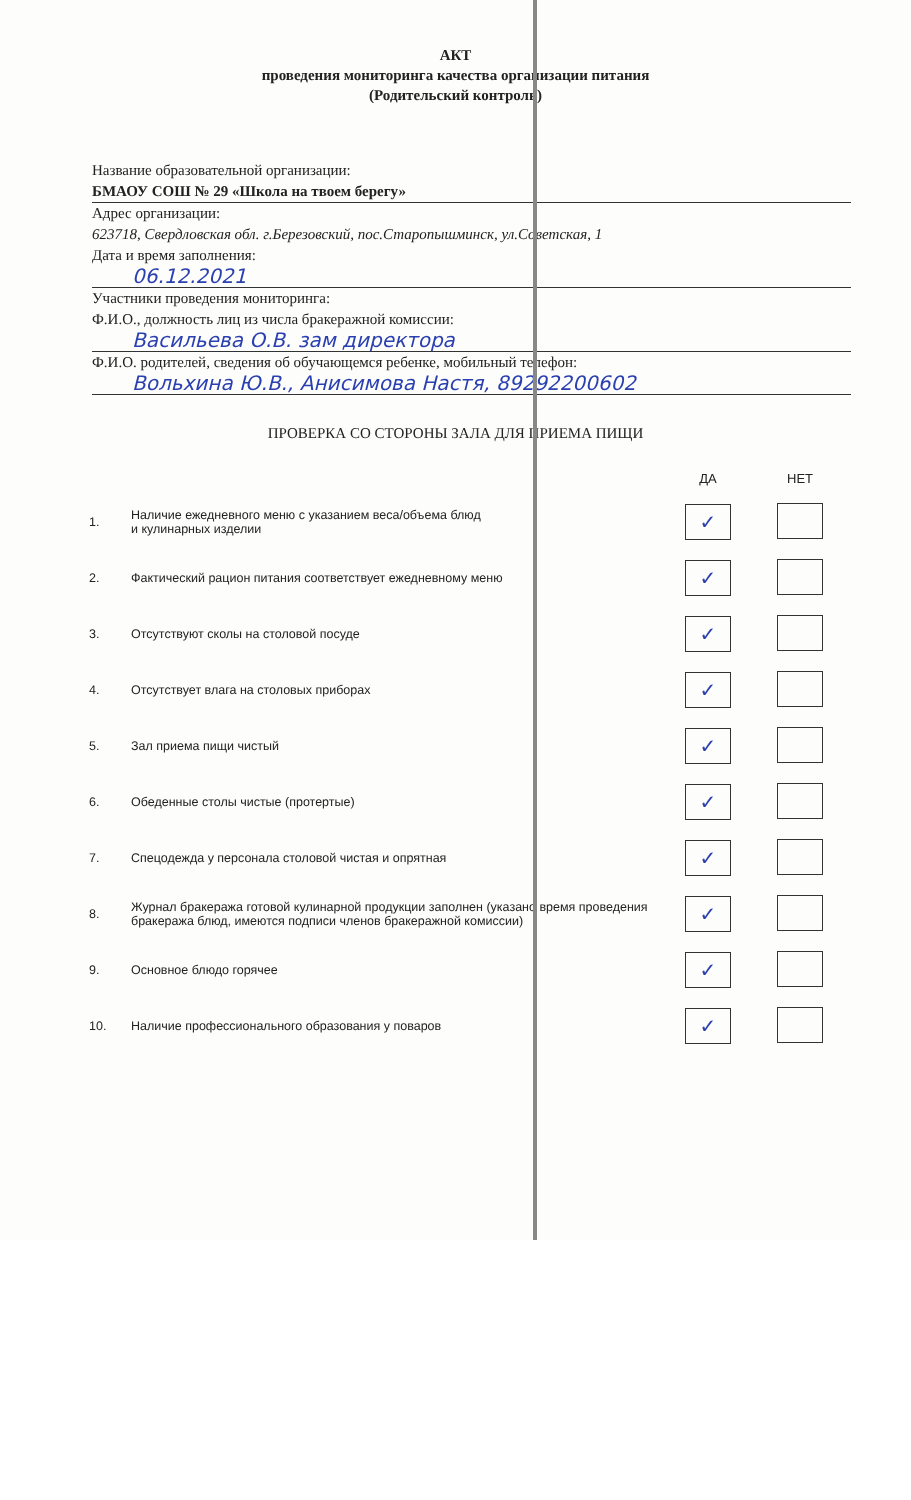АКТ
проведения мониторинга качества организации питания
(Родительский контроль)
Название образовательной организации:
БМАОУ СОШ № 29 «Школа на твоем берегу»
Адрес организации:
623718, Свердловская обл. г.Березовский, пос.Старопышминск, ул.Советская, 1
Дата и время заполнения:
06.12.2021
Участники проведения мониторинга:
Ф.И.О., должность лиц из числа бракеражной комиссии:
Васильева О.В. зам директора
Ф.И.О. родителей, сведения об обучающемся ребенке, мобильный телефон:
Вольхина Ю.В., Анисимова Настя, 89292200602
ПРОВЕРКА СО СТОРОНЫ ЗАЛА ДЛЯ ПРИЕМА ПИЩИ
| | | ДА | НЕТ |
| --- | --- | --- | --- |
| 1. | Наличие ежедневного меню с указанием веса/объема блюд и кулинарных изделии | ✓ | |
| 2. | Фактический рацион питания соответствует ежедневному меню | ✓ | |
| 3. | Отсутствуют сколы на столовой посуде | ✓ | |
| 4. | Отсутствует влага на столовых приборах | ✓ | |
| 5. | Зал приема пищи чистый | ✓ | |
| 6. | Обеденные столы чистые (протертые) | ✓ | |
| 7. | Спецодежда у персонала столовой чистая и опрятная | ✓ | |
| 8. | Журнал бракеража готовой кулинарной продукции заполнен (указано время проведения бракеража блюд, имеются подписи членов бракеражной комиссии) | ✓ | |
| 9. | Основное блюдо горячее | ✓ | |
| 10. | Наличие профессионального образования у поваров | ✓ | |